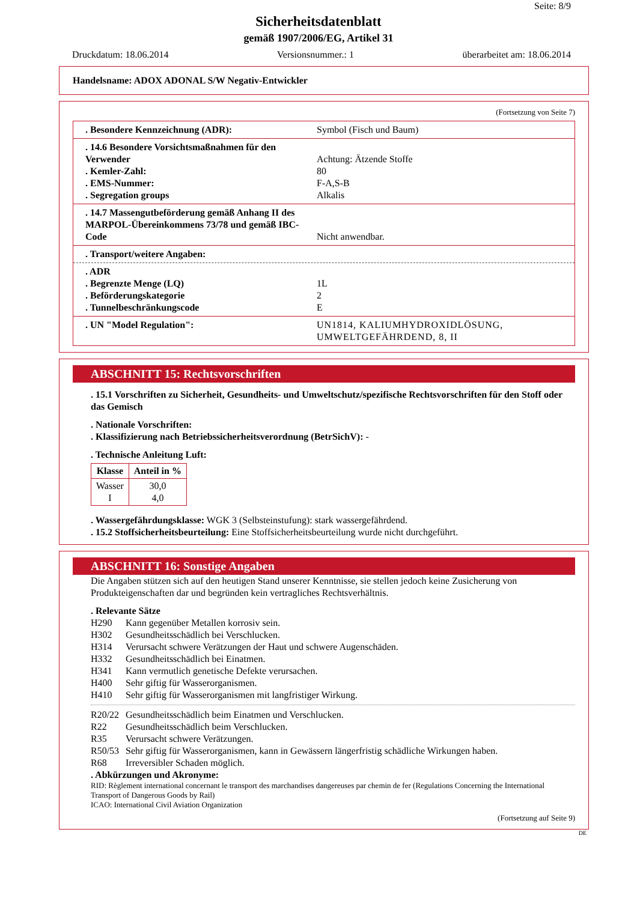Seite: 8/9
Sicherheitsdatenblatt
gemäß 1907/2006/EG, Artikel 31
Druckdatum: 18.06.2014 Versionsnummer.: 1 überarbeitet am: 18.06.2014
Handelsname: ADOX ADONAL S/W Negativ-Entwickler
(Fortsetzung von Seite 7)
. Besondere Kennzeichnung (ADR): Symbol (Fisch und Baum)
. 14.6 Besondere Vorsichtsmaßnahmen für den Verwender
. Kemler-Zahl:
. EMS-Nummer:
. Segregation groups
Achtung: Ätzende Stoffe
80
F-A,S-B
Alkalis
. 14.7 Massengutbeförderung gemäß Anhang II des MARPOL-Übereinkommens 73/78 und gemäß IBC-Code
Nicht anwendbar.
. Transport/weitere Angaben:
. ADR
. Begrenzte Menge (LQ)
. Beförderungskategorie
. Tunnelbeschränkungscode
1L
2
E
. UN "Model Regulation": UN1814, KALIUMHYDROXIDLÖSUNG, UMWELTGEFÄHRDEND, 8, II
ABSCHNITT 15: Rechtsvorschriften
. 15.1 Vorschriften zu Sicherheit, Gesundheits- und Umweltschutz/spezifische Rechtsvorschriften für den Stoff oder das Gemisch
. Nationale Vorschriften:
. Klassifizierung nach Betriebssicherheitsverordnung (BetrSichV): -
. Technische Anleitung Luft:
| Klasse | Anteil in % |
| --- | --- |
| Wasser I | 30,0 4,0 |
. Wassergefährdungsklasse: WGK 3 (Selbsteinstufung): stark wassergefährdend.
. 15.2 Stoffsicherheitsbeurteilung: Eine Stoffsicherheitsbeurteilung wurde nicht durchgeführt.
ABSCHNITT 16: Sonstige Angaben
Die Angaben stützen sich auf den heutigen Stand unserer Kenntnisse, sie stellen jedoch keine Zusicherung von Produkteigenschaften dar und begründen kein vertragliches Rechtsverhältnis.
. Relevante Sätze
H290 Kann gegenüber Metallen korrosiv sein.
H302 Gesundheitsschädlich bei Verschlucken.
H314 Verursacht schwere Verätzungen der Haut und schwere Augenschäden.
H332 Gesundheitsschädlich bei Einatmen.
H341 Kann vermutlich genetische Defekte verursachen.
H400 Sehr giftig für Wasserorganismen.
H410 Sehr giftig für Wasserorganismen mit langfristiger Wirkung.
R20/22 Gesundheitsschädlich beim Einatmen und Verschlucken.
R22 Gesundheitsschädlich beim Verschlucken.
R35 Verursacht schwere Verätzungen.
R50/53 Sehr giftig für Wasserorganismen, kann in Gewässern längerfristig schädliche Wirkungen haben.
R68 Irreversibler Schaden möglich.
. Abkürzungen und Akronyme:
RID: Règlement international concernant le transport des marchandises dangereuses par chemin de fer (Regulations Concerning the International Transport of Dangerous Goods by Rail)
ICAO: International Civil Aviation Organization
(Fortsetzung auf Seite 9)
DE